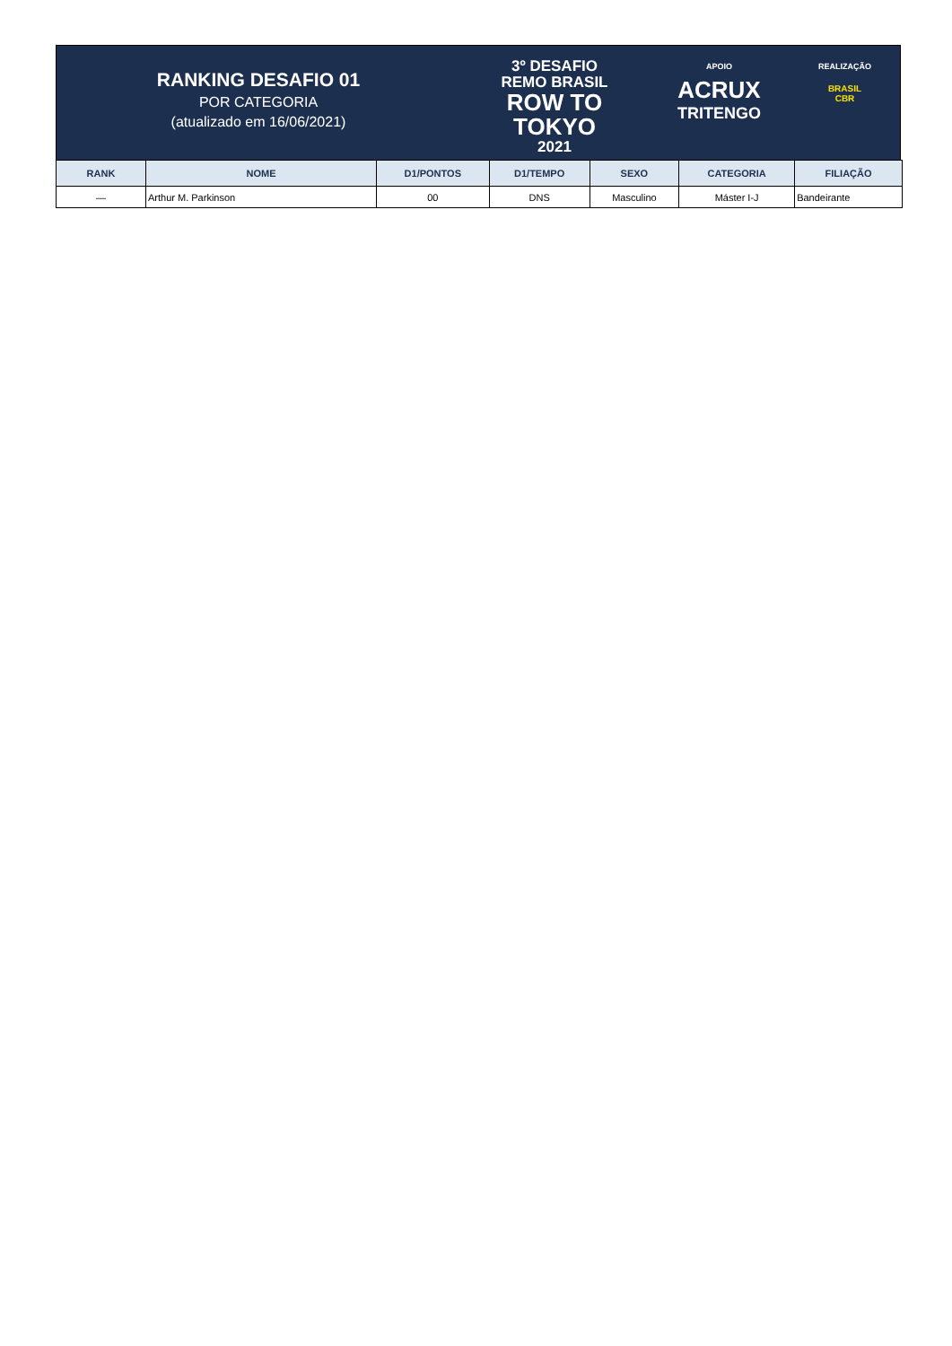RANKING DESAFIO 01
POR CATEGORIA
(atualizado em 16/06/2021)
3º DESAFIO
REMO BRASIL
ROW TO
TOKYO
2021
APOIO
ACRUX
TRITENGO
REALIZAÇÃO
BRASIL
CBR
| RANK | NOME | D1/PONTOS | D1/TEMPO | SEXO | CATEGORIA | FILIAÇÃO |
| --- | --- | --- | --- | --- | --- | --- |
| — | Arthur M. Parkinson | 00 | DNS | Masculino | Máster I-J | Bandeirante |